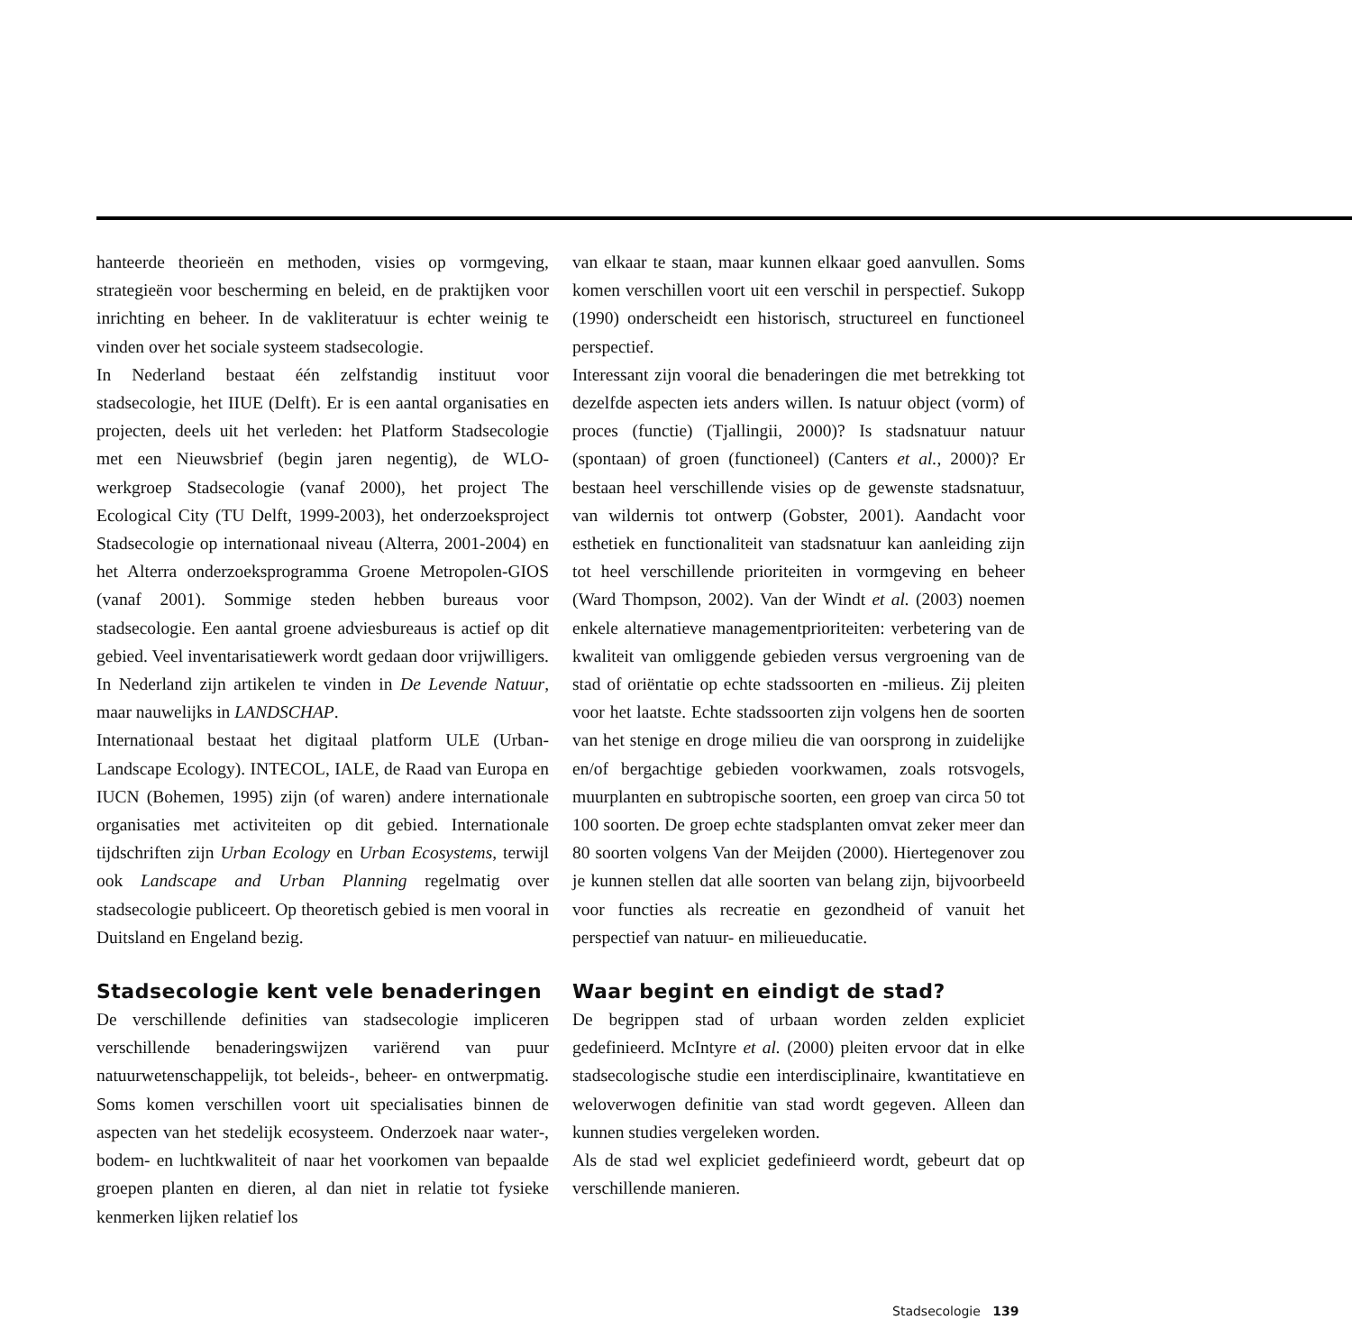hanteerde theorieën en methoden, visies op vormgeving, strategieën voor bescherming en beleid, en de praktijken voor inrichting en beheer. In de vakliteratuur is echter weinig te vinden over het sociale systeem stadsecologie.
In Nederland bestaat één zelfstandig instituut voor stadsecologie, het IIUE (Delft). Er is een aantal organisaties en projecten, deels uit het verleden: het Platform Stadsecologie met een Nieuwsbrief (begin jaren negentig), de WLO-werkgroep Stadsecologie (vanaf 2000), het project The Ecological City (TU Delft, 1999-2003), het onderzoeksproject Stadsecologie op internationaal niveau (Alterra, 2001-2004) en het Alterra onderzoeksprogramma Groene Metropolen-GIOS (vanaf 2001). Sommige steden hebben bureaus voor stadsecologie. Een aantal groene adviesbureaus is actief op dit gebied. Veel inventarisatiewerk wordt gedaan door vrijwilligers. In Nederland zijn artikelen te vinden in De Levende Natuur, maar nauwelijks in LANDSCHAP.
Internationaal bestaat het digitaal platform ULE (Urban-Landscape Ecology). INTECOL, IALE, de Raad van Europa en IUCN (Bohemen, 1995) zijn (of waren) andere internationale organisaties met activiteiten op dit gebied. Internationale tijdschriften zijn Urban Ecology en Urban Ecosystems, terwijl ook Landscape and Urban Planning regelmatig over stadsecologie publiceert. Op theoretisch gebied is men vooral in Duitsland en Engeland bezig.
Stadsecologie kent vele benaderingen
De verschillende definities van stadsecologie impliceren verschillende benaderingswijzen variërend van puur natuurwetenschappelijk, tot beleids-, beheer- en ontwerpmatig. Soms komen verschillen voort uit specialisaties binnen de aspecten van het stedelijk ecosysteem. Onderzoek naar water-, bodem- en luchtkwaliteit of naar het voorkomen van bepaalde groepen planten en dieren, al dan niet in relatie tot fysieke kenmerken lijken relatief los
van elkaar te staan, maar kunnen elkaar goed aanvullen. Soms komen verschillen voort uit een verschil in perspectief. Sukopp (1990) onderscheidt een historisch, structureel en functioneel perspectief.
Interessant zijn vooral die benaderingen die met betrekking tot dezelfde aspecten iets anders willen. Is natuur object (vorm) of proces (functie) (Tjallingii, 2000)? Is stadsnatuur natuur (spontaan) of groen (functioneel) (Canters et al., 2000)? Er bestaan heel verschillende visies op de gewenste stadsnatuur, van wildernis tot ontwerp (Gobster, 2001). Aandacht voor esthetiek en functionaliteit van stadsnatuur kan aanleiding zijn tot heel verschillende prioriteiten in vormgeving en beheer (Ward Thompson, 2002). Van der Windt et al. (2003) noemen enkele alternatieve managementprioriteiten: verbetering van de kwaliteit van omliggende gebieden versus vergroening van de stad of oriëntatie op echte stadssoorten en -milieus. Zij pleiten voor het laatste. Echte stadssoorten zijn volgens hen de soorten van het stenige en droge milieu die van oorsprong in zuidelijke en/of bergachtige gebieden voorkwamen, zoals rotsvogels, muurplanten en subtropische soorten, een groep van circa 50 tot 100 soorten. De groep echte stadsplanten omvat zeker meer dan 80 soorten volgens Van der Meijden (2000). Hiertegenover zou je kunnen stellen dat alle soorten van belang zijn, bijvoorbeeld voor functies als recreatie en gezondheid of vanuit het perspectief van natuur- en milieueducatie.
Waar begint en eindigt de stad?
De begrippen stad of urbaan worden zelden expliciet gedefinieerd. McIntyre et al. (2000) pleiten ervoor dat in elke stadsecologische studie een interdisciplinaire, kwantitatieve en weloverwogen definitie van stad wordt gegeven. Alleen dan kunnen studies vergeleken worden.
Als de stad wel expliciet gedefinieerd wordt, gebeurt dat op verschillende manieren.
Stadsecologie 139